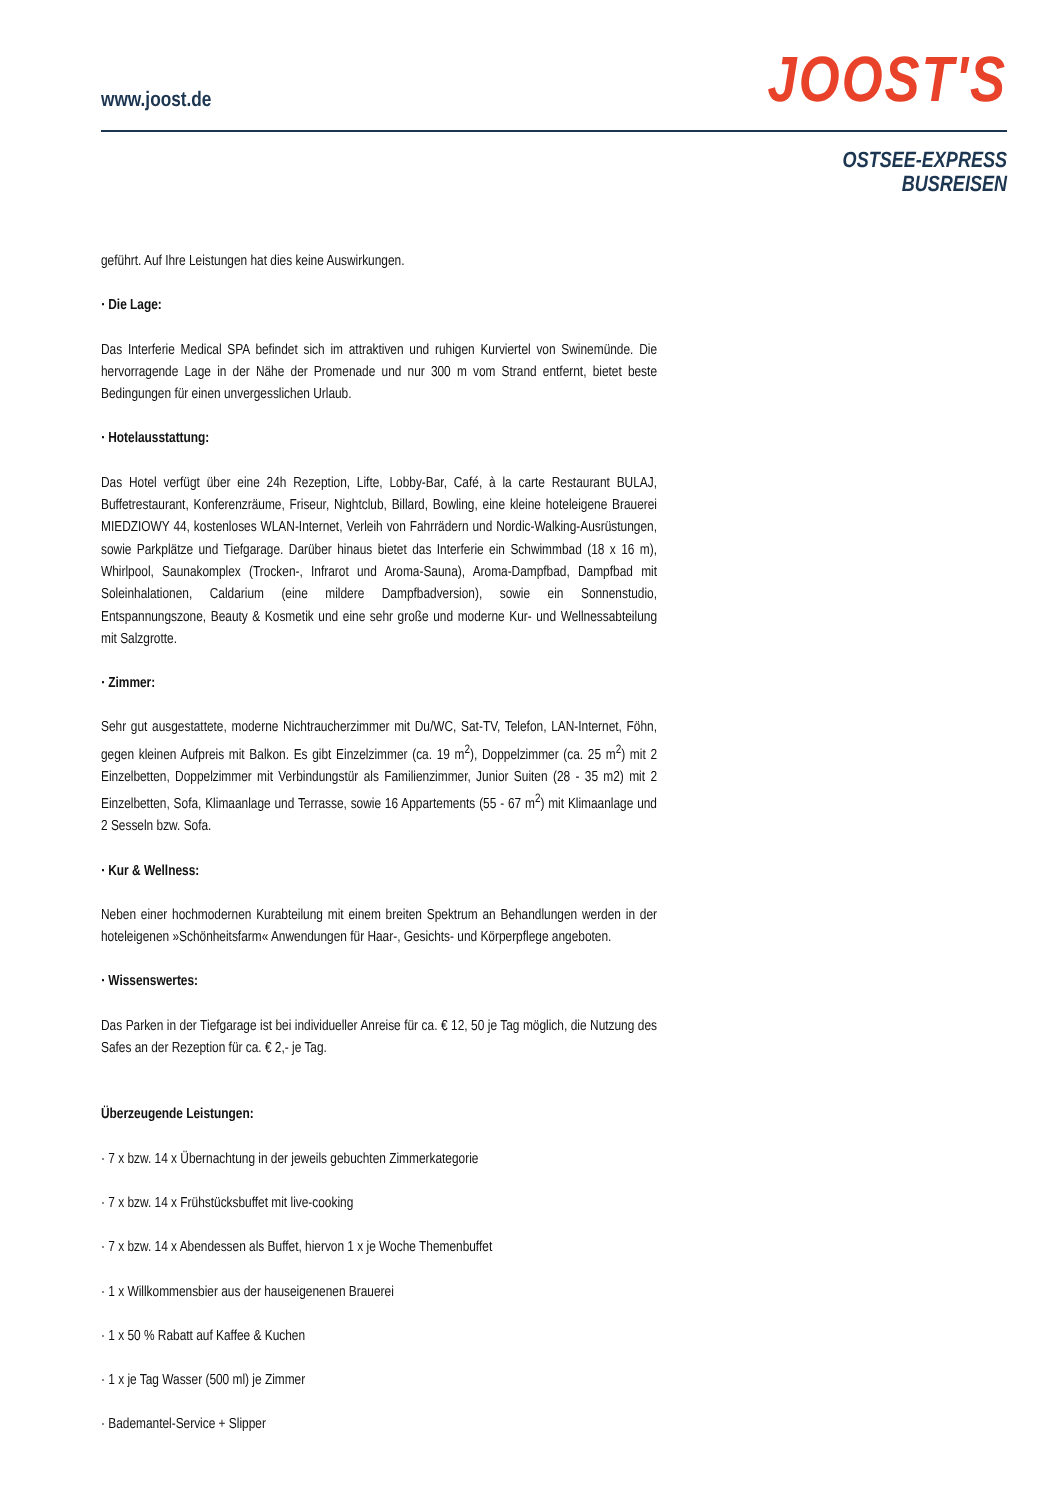www.joost.de JOOST'S
OSTSEE-EXPRESS
BUSREISEN
geführt. Auf Ihre Leistungen hat dies keine Auswirkungen.
· Die Lage:
Das Interferie Medical SPA befindet sich im attraktiven und ruhigen Kurviertel von Swinemünde. Die hervorragende Lage in der Nähe der Promenade und nur 300 m vom Strand entfernt, bietet beste Bedingungen für einen unvergesslichen Urlaub.
· Hotelausstattung:
Das Hotel verfügt über eine 24h Rezeption, Lifte, Lobby-Bar, Café, à la carte Restaurant BULAJ, Buffetrestaurant, Konferenzräume, Friseur, Nightclub, Billard, Bowling, eine kleine hoteleigene Brauerei MIEDZIOWY 44, kostenloses WLAN-Internet, Verleih von Fahrrädern und Nordic-Walking-Ausrüstungen, sowie Parkplätze und Tiefgarage. Darüber hinaus bietet das Interferie ein Schwimmbad (18 x 16 m), Whirlpool, Saunakomplex (Trocken-, Infrarot und Aroma-Sauna), Aroma-Dampfbad, Dampfbad mit Soleinhalationen, Caldarium (eine mildere Dampfbadversion), sowie ein Sonnenstudio, Entspannungszone, Beauty & Kosmetik und eine sehr große und moderne Kur- und Wellnessabteilung mit Salzgrotte.
· Zimmer:
Sehr gut ausgestattete, moderne Nichtraucherzimmer mit Du/WC, Sat-TV, Telefon, LAN-Internet, Föhn, gegen kleinen Aufpreis mit Balkon. Es gibt Einzelzimmer (ca. 19 m<sup>2</sup>), Doppelzimmer (ca. 25 m<sup>2</sup>) mit 2 Einzelbetten, Doppelzimmer mit Verbindungstür als Familienzimmer, Junior Suiten (28 - 35 m2) mit 2 Einzelbetten, Sofa, Klimaanlage und Terrasse, sowie 16 Appartements (55 - 67 m<sup>2</sup>) mit Klimaanlage und 2 Sesseln bzw. Sofa.
· Kur & Wellness:
Neben einer hochmodernen Kurabteilung mit einem breiten Spektrum an Behandlungen werden in der hoteleigenen »Schönheitsfarm« Anwendungen für Haar-, Gesichts- und Körperpflege angeboten.
· Wissenswertes:
Das Parken in der Tiefgarage ist bei individueller Anreise für ca. € 12, 50 je Tag möglich, die Nutzung des Safes an der Rezeption für ca. € 2,- je Tag.
Überzeugende Leistungen:
· 7 x bzw. 14 x Übernachtung in der jeweils gebuchten Zimmerkategorie
· 7 x bzw. 14 x Frühstücksbuffet mit live-cooking
· 7 x bzw. 14 x Abendessen als Buffet, hiervon 1 x je Woche Themenbuffet
· 1 x Willkommensbier aus der hauseigenenen Brauerei
· 1 x 50 % Rabatt auf Kaffee & Kuchen
· 1 x je Tag Wasser (500 ml) je Zimmer
· Bademantel-Service + Slipper